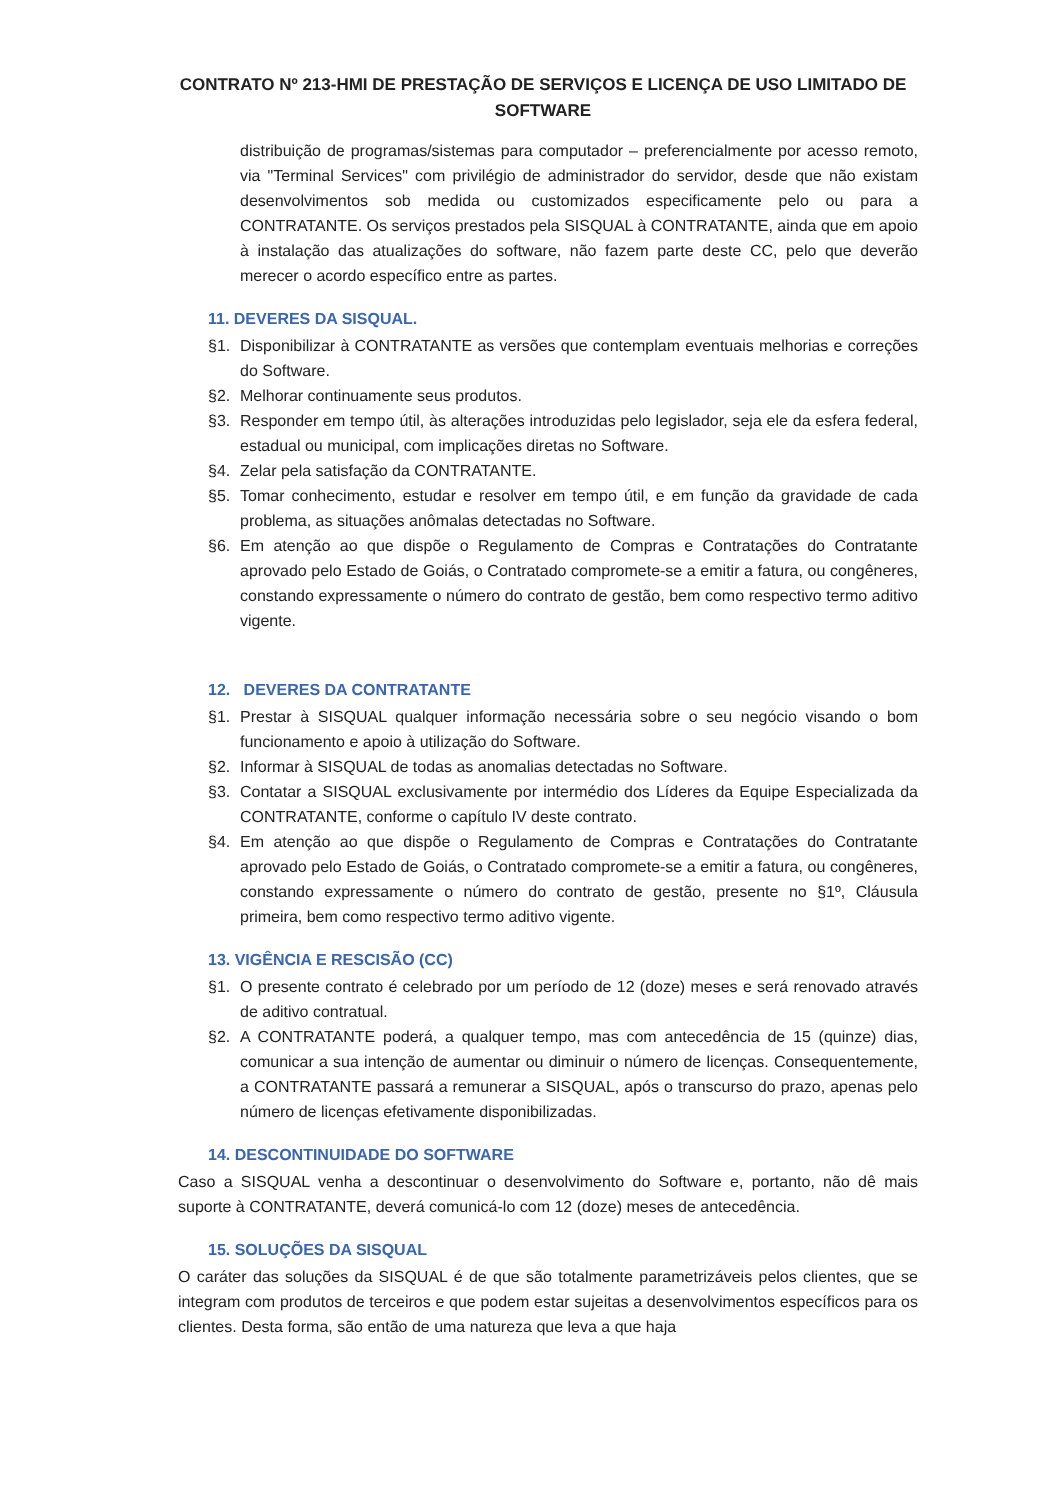CONTRATO Nº 213-HMI DE PRESTAÇÃO DE SERVIÇOS E LICENÇA DE USO LIMITADO DE SOFTWARE
distribuição de programas/sistemas para computador – preferencialmente por acesso remoto, via "Terminal Services" com privilégio de administrador do servidor, desde que não existam desenvolvimentos sob medida ou customizados especificamente pelo ou para a CONTRATANTE. Os serviços prestados pela SISQUAL à CONTRATANTE, ainda que em apoio à instalação das atualizações do software, não fazem parte deste CC, pelo que deverão merecer o acordo específico entre as partes.
11. DEVERES DA SISQUAL.
§1. Disponibilizar à CONTRATANTE as versões que contemplam eventuais melhorias e correções do Software.
§2. Melhorar continuamente seus produtos.
§3. Responder em tempo útil, às alterações introduzidas pelo legislador, seja ele da esfera federal, estadual ou municipal, com implicações diretas no Software.
§4. Zelar pela satisfação da CONTRATANTE.
§5. Tomar conhecimento, estudar e resolver em tempo útil, e em função da gravidade de cada problema, as situações anômalas detectadas no Software.
§6. Em atenção ao que dispõe o Regulamento de Compras e Contratações do Contratante aprovado pelo Estado de Goiás, o Contratado compromete-se a emitir a fatura, ou congêneres, constando expressamente o número do contrato de gestão, bem como respectivo termo aditivo vigente.
12. DEVERES DA CONTRATANTE
§1. Prestar à SISQUAL qualquer informação necessária sobre o seu negócio visando o bom funcionamento e apoio à utilização do Software.
§2. Informar à SISQUAL de todas as anomalias detectadas no Software.
§3. Contatar a SISQUAL exclusivamente por intermédio dos Líderes da Equipe Especializada da CONTRATANTE, conforme o capítulo IV deste contrato.
§4. Em atenção ao que dispõe o Regulamento de Compras e Contratações do Contratante aprovado pelo Estado de Goiás, o Contratado compromete-se a emitir a fatura, ou congêneres, constando expressamente o número do contrato de gestão, presente no §1º, Cláusula primeira, bem como respectivo termo aditivo vigente.
13. VIGÊNCIA E RESCISÃO (CC)
§1. O presente contrato é celebrado por um período de 12 (doze) meses e será renovado através de aditivo contratual.
§2. A CONTRATANTE poderá, a qualquer tempo, mas com antecedência de 15 (quinze) dias, comunicar a sua intenção de aumentar ou diminuir o número de licenças. Consequentemente, a CONTRATANTE passará a remunerar a SISQUAL, após o transcurso do prazo, apenas pelo número de licenças efetivamente disponibilizadas.
14. DESCONTINUIDADE DO SOFTWARE
Caso a SISQUAL venha a descontinuar o desenvolvimento do Software e, portanto, não dê mais suporte à CONTRATANTE, deverá comunicá-lo com 12 (doze) meses de antecedência.
15. SOLUÇÕES DA SISQUAL
O caráter das soluções da SISQUAL é de que são totalmente parametrizáveis pelos clientes, que se integram com produtos de terceiros e que podem estar sujeitas a desenvolvimentos específicos para os clientes. Desta forma, são então de uma natureza que leva a que haja